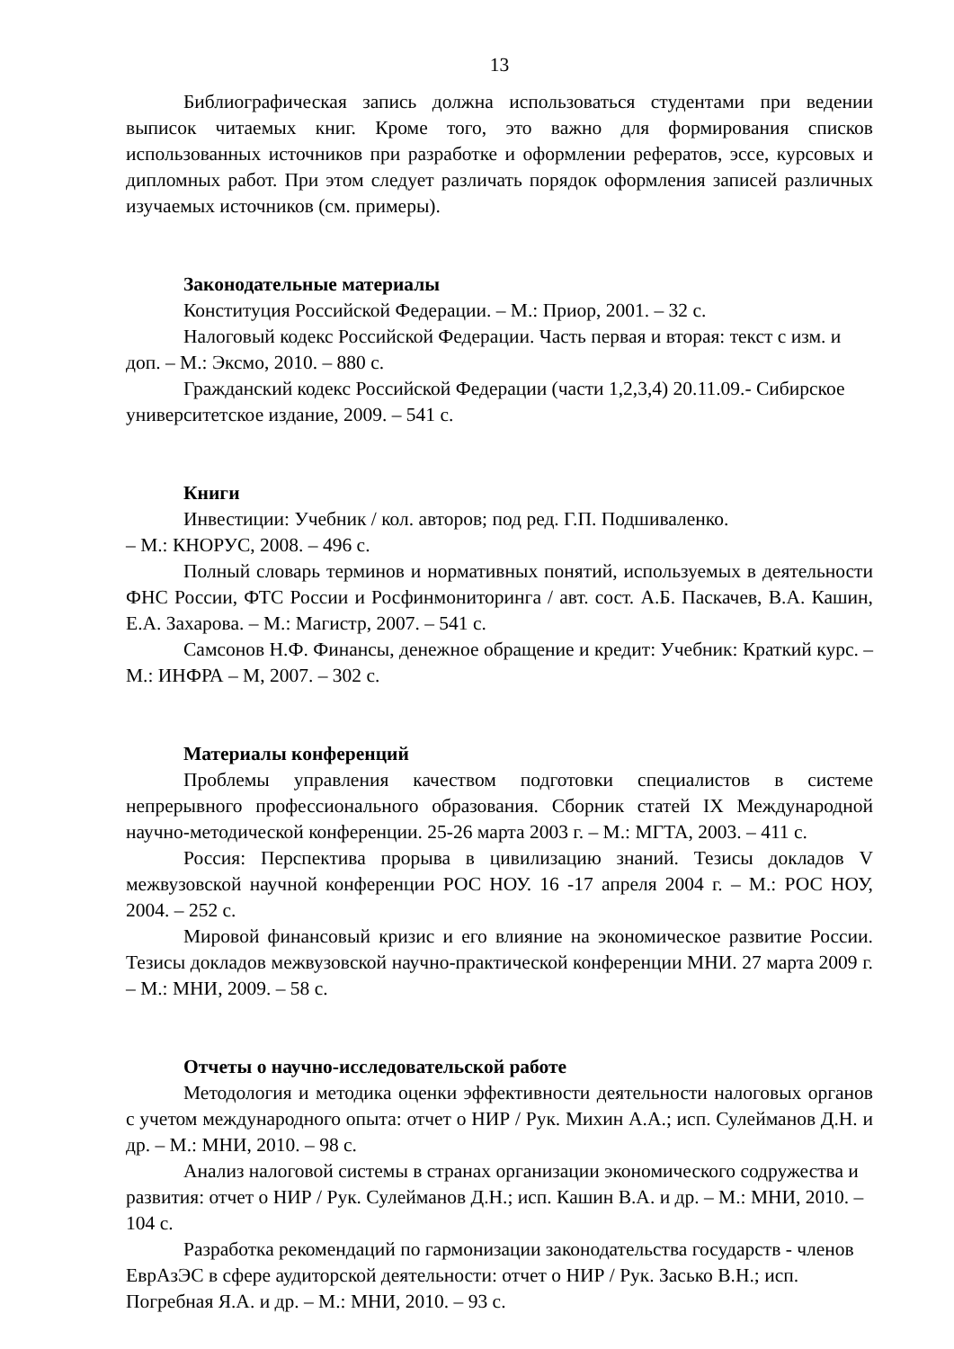13
Библиографическая запись должна использоваться студентами при ведении выписок читаемых книг. Кроме того, это важно для формирования списков использованных источников при разработке и оформлении рефератов, эссе, курсовых и дипломных работ. При этом следует различать порядок оформления записей различных изучаемых источников (см. примеры).
Законодательные материалы
Конституция Российской Федерации. – М.: Приор, 2001. – 32 с.
Налоговый кодекс Российской Федерации. Часть первая и вторая: текст с изм. и доп. – М.: Эксмо, 2010. – 880 с.
Гражданский кодекс Российской Федерации (части 1,2,3,4) 20.11.09.- Сибирское университетское издание, 2009. – 541 с.
Книги
Инвестиции: Учебник / кол. авторов; под ред. Г.П. Подшиваленко.
– М.: КНОРУС, 2008. – 496 с.
Полный словарь терминов и нормативных понятий, используемых в деятельности ФНС России, ФТС России и Росфинмониторинга / авт. сост. А.Б. Паскачев, В.А. Кашин, Е.А. Захарова. – М.: Магистр, 2007. – 541 с.
Самсонов Н.Ф. Финансы, денежное обращение и кредит: Учебник: Краткий курс. – М.: ИНФРА – М, 2007. – 302 с.
Материалы конференций
Проблемы управления качеством подготовки специалистов в системе непрерывного профессионального образования. Сборник статей IX Международной научно-методической конференции. 25-26 марта 2003 г. – М.: МГТА, 2003. – 411 с.
Россия: Перспектива прорыва в цивилизацию знаний. Тезисы докладов V межвузовской научной конференции РОС НОУ. 16 -17 апреля 2004 г. – М.: РОС НОУ, 2004. – 252 с.
Мировой финансовый кризис и его влияние на экономическое развитие России. Тезисы докладов межвузовской научно-практической конференции МНИ. 27 марта 2009 г. – М.: МНИ, 2009. – 58 с.
Отчеты о научно-исследовательской работе
Методология и методика оценки эффективности деятельности налоговых органов с учетом международного опыта: отчет о НИР / Рук. Михин А.А.; исп. Сулейманов Д.Н. и др. – М.: МНИ, 2010. – 98 с.
Анализ налоговой системы в странах организации экономического содружества и развития: отчет о НИР / Рук. Сулейманов Д.Н.; исп. Кашин В.А. и др. – М.: МНИ, 2010. – 104 с.
Разработка рекомендаций по гармонизации законодательства государств - членов ЕврАзЭС в сфере аудиторской деятельности: отчет о НИР / Рук. Засько В.Н.; исп. Погребная Я.А. и др. – М.: МНИ, 2010. – 93 с.